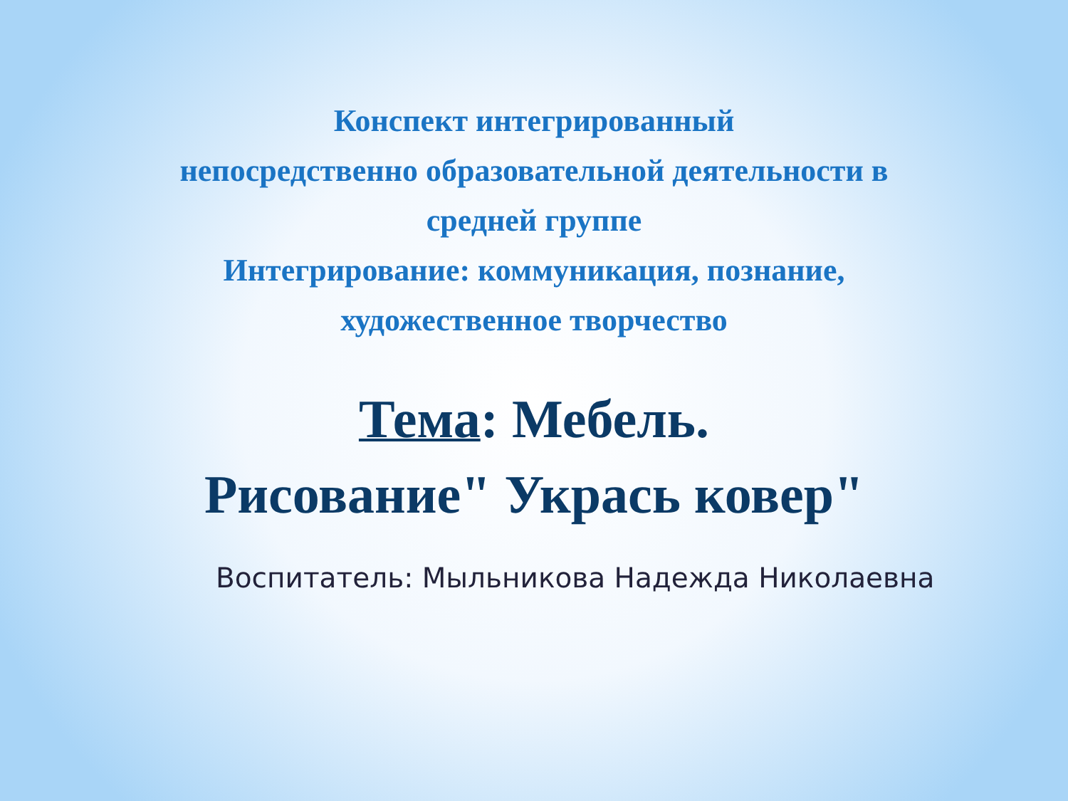Конспект интегрированный
непосредственно образовательной деятельности в
средней группе
Интегрирование: коммуникация, познание,
художественное творчество
Тема: Мебель.
Рисование" Укрась ковер"
Воспитатель: Мыльникова Надежда Николаевна